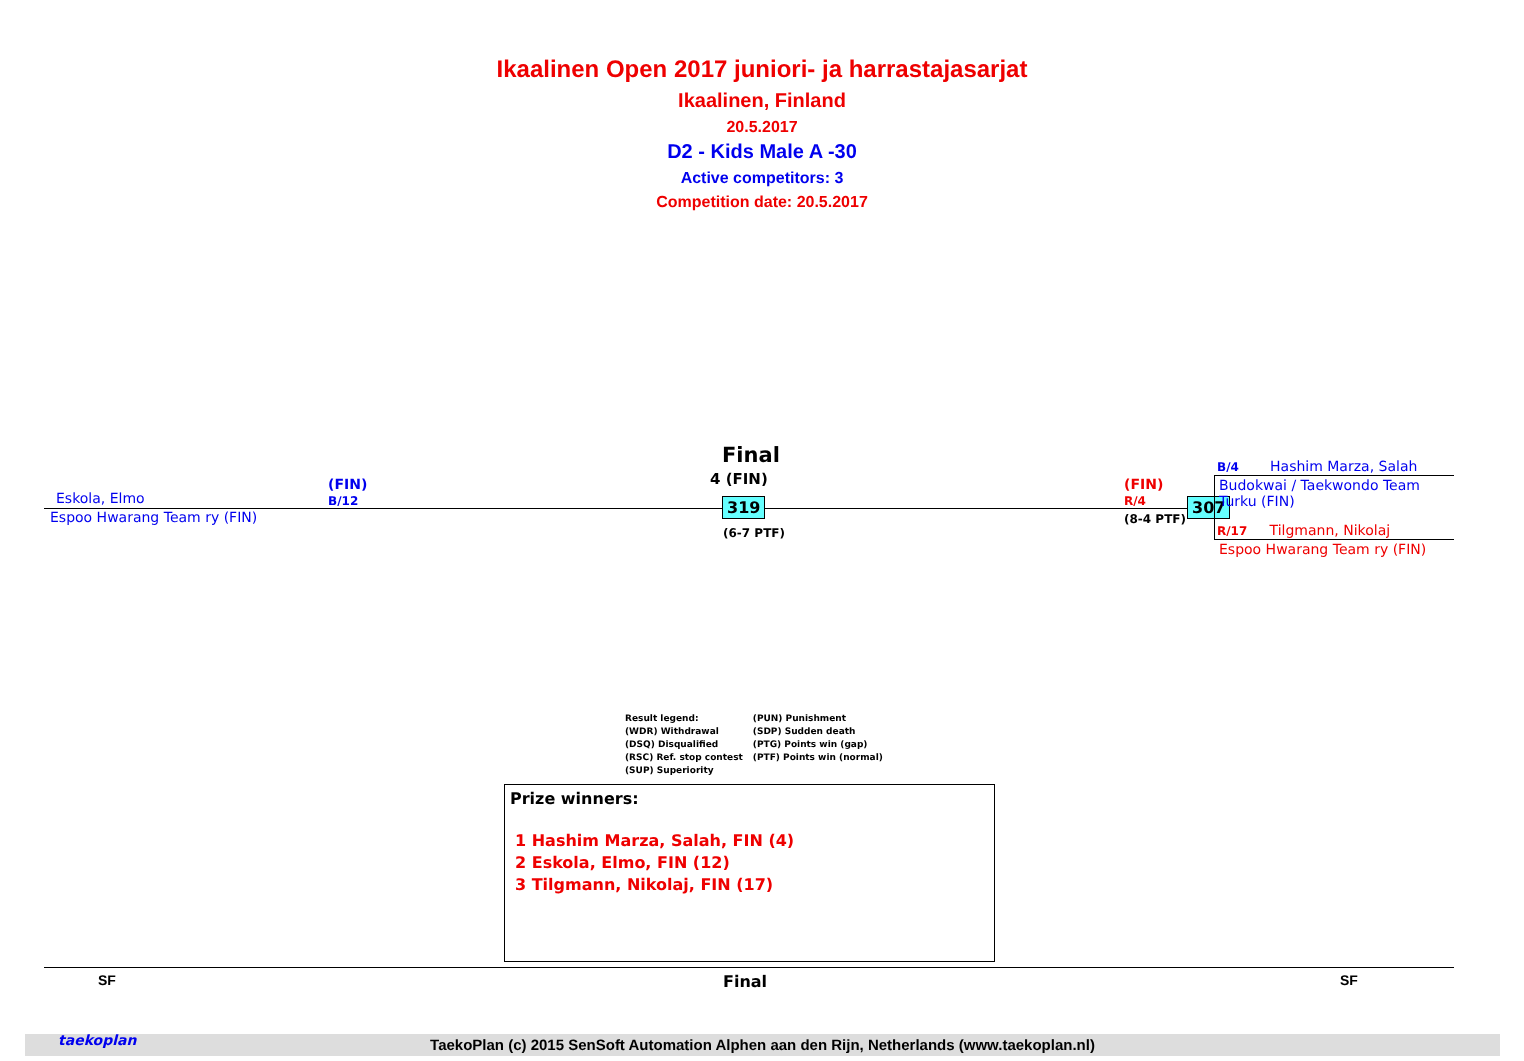Ikaalinen Open 2017 juniori- ja harrastajasarjat
Ikaalinen, Finland
20.5.2017
D2 - Kids Male A -30
Active competitors: 3
Competition date: 20.5.2017
Eskola, Elmo
(FIN)
B/12
Espoo Hwarang Team ry (FIN)
Final
4 (FIN)
319
(6-7 PTF)
(FIN)
R/4
(8-4 PTF)
307
B/4 Hashim Marza, Salah
Budokwai / Taekwondo Team
Turku (FIN)
R/17 Tilgmann, Nikolaj
Espoo Hwarang Team ry (FIN)
Result legend:
(WDR) Withdrawal
(DSQ) Disqualified
(RSC) Ref. stop contest
(SUP) Superiority
(PUN) Punishment
(SDP) Sudden death
(PTG) Points win (gap)
(PTF) Points win (normal)
Prize winners:
1 Hashim Marza, Salah, FIN (4)
2 Eskola, Elmo, FIN (12)
3 Tilgmann, Nikolaj, FIN (17)
SF Final SF
TaekoPlan (c) 2015 SenSoft Automation Alphen aan den Rijn, Netherlands (www.taekoplan.nl) taekoplan